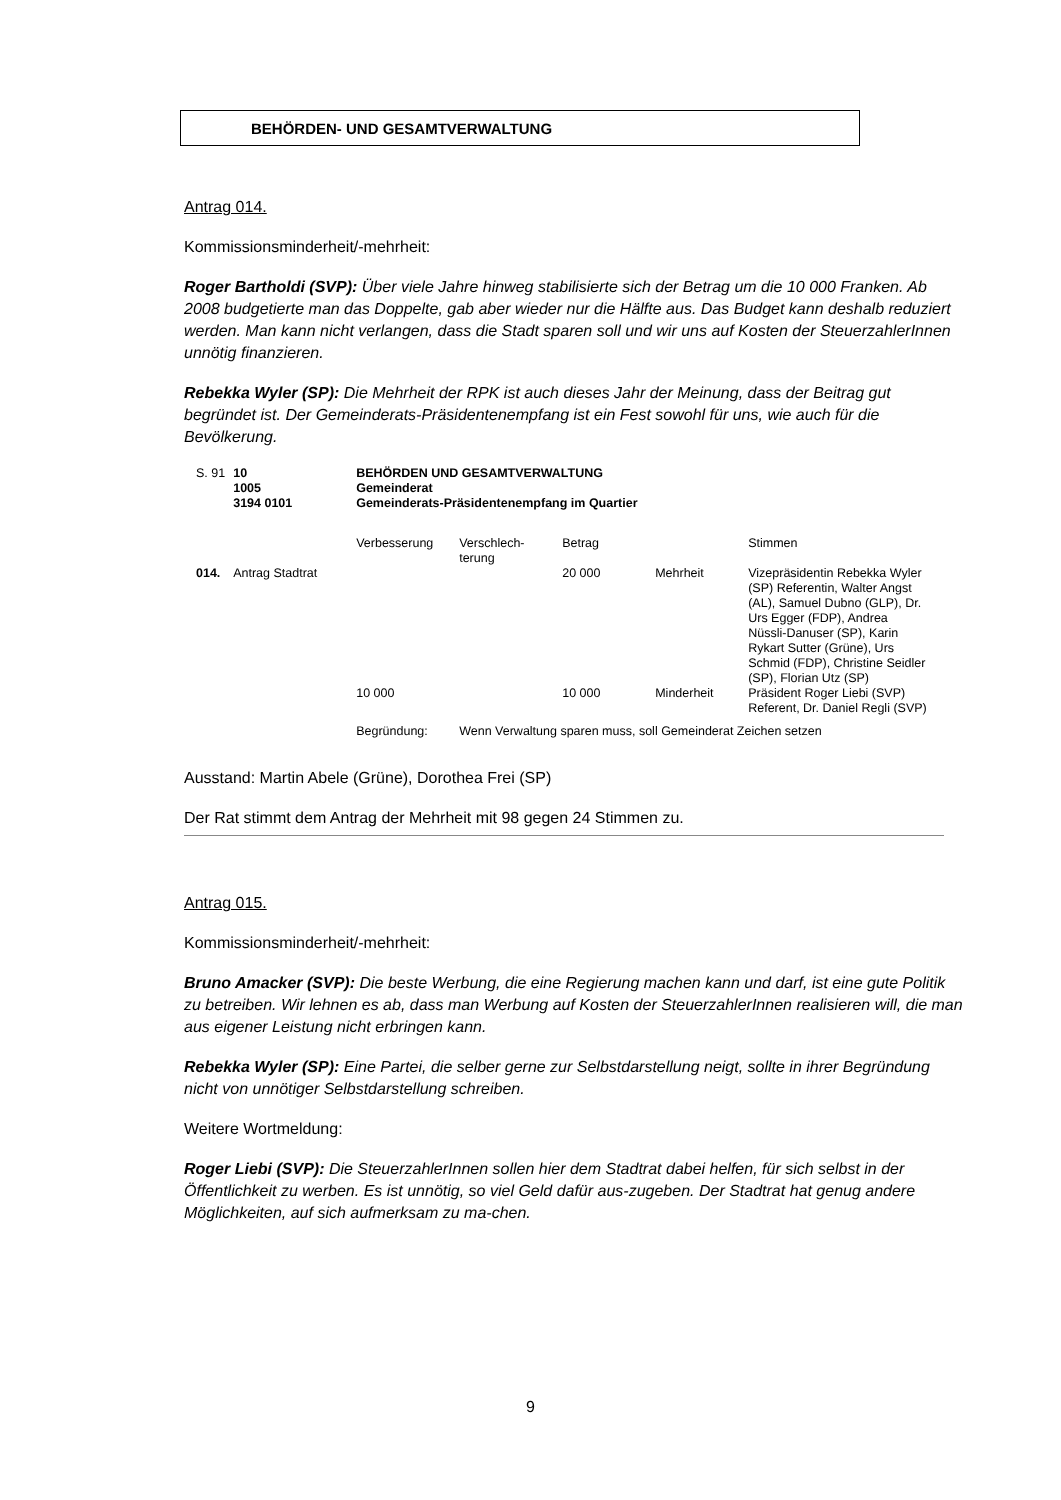BEHÖRDEN- UND GESAMTVERWALTUNG
Antrag 014.
Kommissionsminderheit/-mehrheit:
Roger Bartholdi (SVP): Über viele Jahre hinweg stabilisierte sich der Betrag um die 10 000 Franken. Ab 2008 budgetierte man das Doppelte, gab aber wieder nur die Hälfte aus. Das Budget kann deshalb reduziert werden. Man kann nicht verlangen, dass die Stadt sparen soll und wir uns auf Kosten der SteuerzahlerInnen unnötig finanzieren.
Rebekka Wyler (SP): Die Mehrheit der RPK ist auch dieses Jahr der Meinung, dass der Beitrag gut begründet ist. Der Gemeinderats-Präsidentenempfang ist ein Fest sowohl für uns, wie auch für die Bevölkerung.
| S. 91 | 10 1005 3194 0101 | BEHÖRDEN UND GESAMTVERWALTUNG Gemeinderat Gemeinderats-Präsidentenempfang im Quartier | | | | |
| | | Verbesserung | Verschlech- terung | Betrag | | Stimmen |
| 014. | Antrag Stadtrat | | | 20 000 | Mehrheit | Vizepräsidentin Rebekka Wyler (SP) Referentin, Walter Angst (AL), Samuel Dubno (GLP), Dr. Urs Egger (FDP), Andrea Nüssli-Danuser (SP), Karin Rykart Sutter (Grüne), Urs Schmid (FDP), Christine Seidler (SP), Florian Utz (SP) |
| | | 10 000 | | 10 000 | Minderheit | Präsident Roger Liebi (SVP) Referent, Dr. Daniel Regli (SVP) |
| | | Begründung: | Wenn Verwaltung sparen muss, soll Gemeinderat Zeichen setzen | | | |
Ausstand: Martin Abele (Grüne), Dorothea Frei (SP)
Der Rat stimmt dem Antrag der Mehrheit mit 98 gegen 24 Stimmen zu.
Antrag 015.
Kommissionsminderheit/-mehrheit:
Bruno Amacker (SVP): Die beste Werbung, die eine Regierung machen kann und darf, ist eine gute Politik zu betreiben. Wir lehnen es ab, dass man Werbung auf Kosten der SteuerzahlerInnen realisieren will, die man aus eigener Leistung nicht erbringen kann.
Rebekka Wyler (SP): Eine Partei, die selber gerne zur Selbstdarstellung neigt, sollte in ihrer Begründung nicht von unnötiger Selbstdarstellung schreiben.
Weitere Wortmeldung:
Roger Liebi (SVP): Die SteuerzahlerInnen sollen hier dem Stadtrat dabei helfen, für sich selbst in der Öffentlichkeit zu werben. Es ist unnötig, so viel Geld dafür aus-zugeben. Der Stadtrat hat genug andere Möglichkeiten, auf sich aufmerksam zu ma-chen.
9